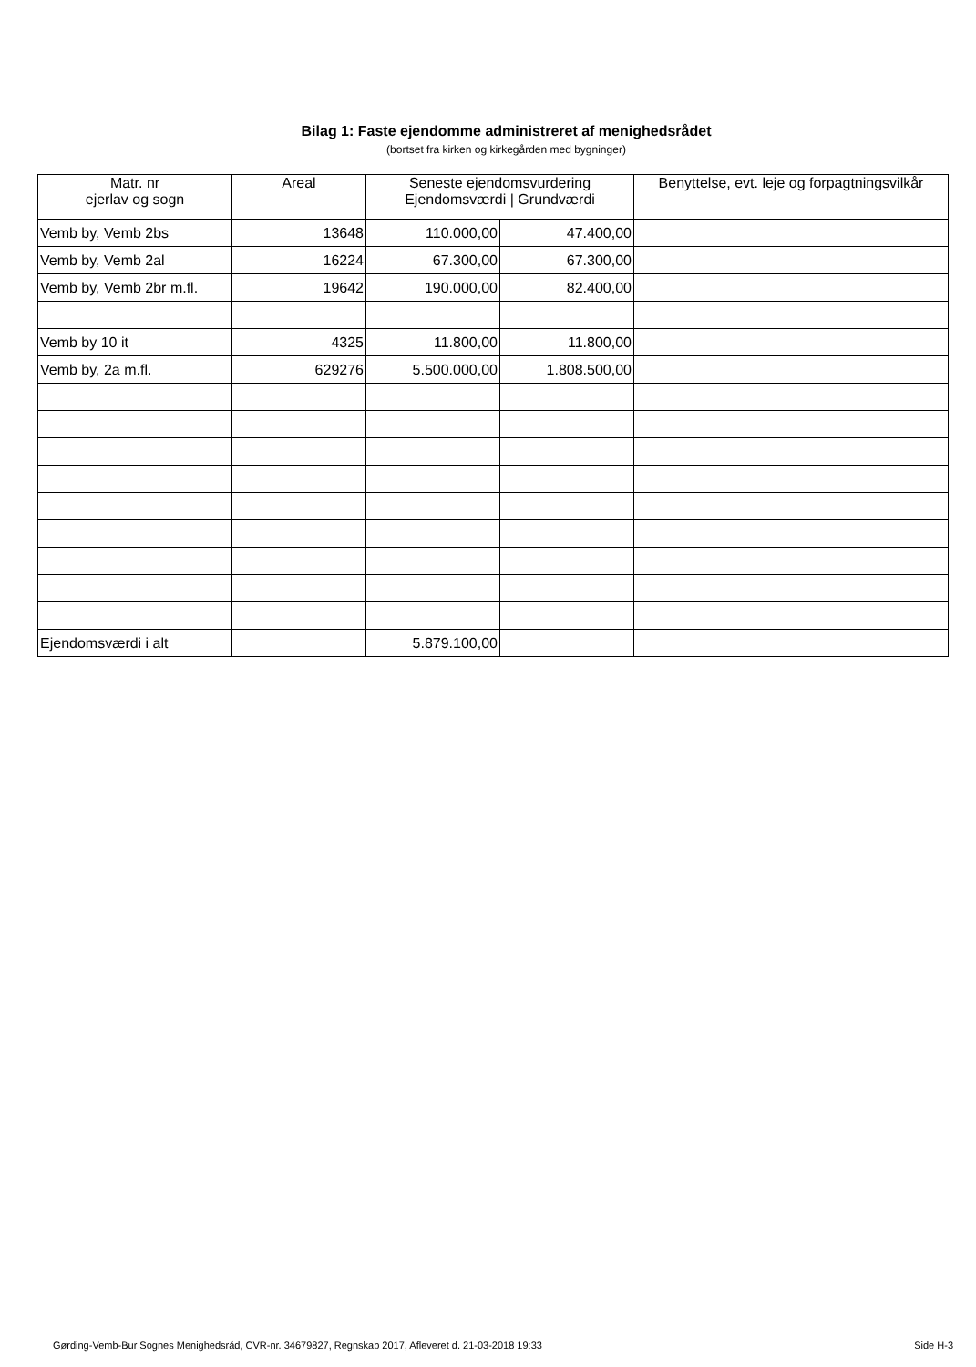Bilag 1: Faste ejendomme administreret af menighedsrådet
(bortset fra kirken og kirkegården med bygninger)
| Matr. nr ejerlav og sogn | Areal | Seneste ejendomsvurdering Ejendomsværdi / Grundværdi | | Benyttelse, evt. leje og forpagtningsvilkår |
| --- | --- | --- | --- | --- |
| Vemb by, Vemb 2bs | 13648 | 110.000,00 | 47.400,00 | |
| Vemb by, Vemb 2al | 16224 | 67.300,00 | 67.300,00 | |
| Vemb by, Vemb 2br m.fl. | 19642 | 190.000,00 | 82.400,00 | |
| Vemb by 10 it | 4325 | 11.800,00 | 11.800,00 | |
| Vemb by, 2a m.fl. | 629276 | 5.500.000,00 | 1.808.500,00 | |
| Ejendomsværdi i alt | | 5.879.100,00 | | |
Gørding-Vemb-Bur Sognes Menighedsråd, CVR-nr. 34679827, Regnskab 2017, Afleveret d. 21-03-2018 19:33 Side H-3